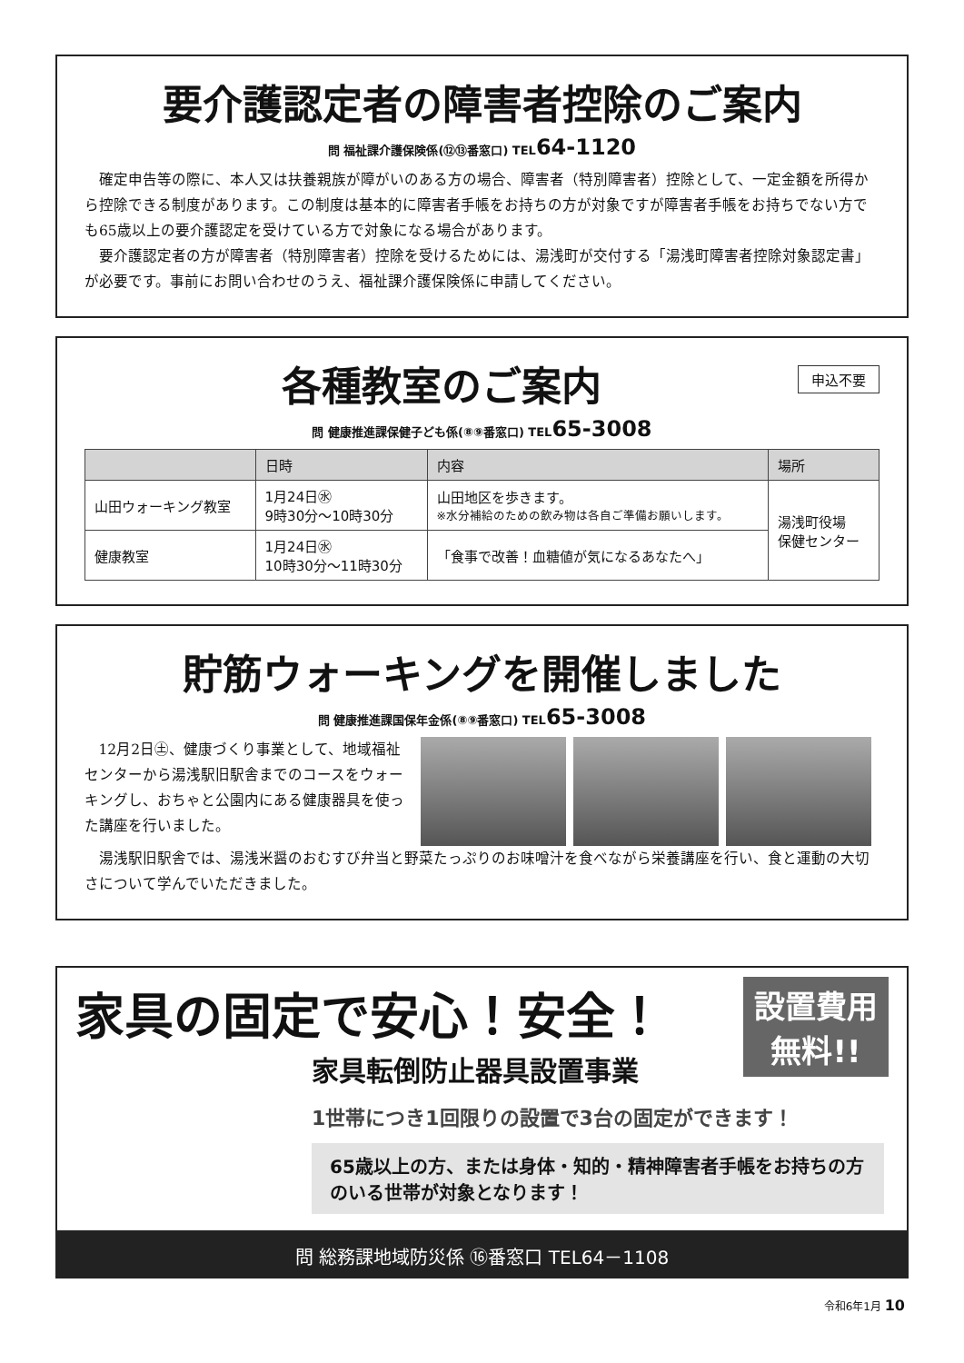要介護認定者の障害者控除のご案内
問 福祉課介護保険係(⑫⑬番窓口) TEL64-1120
確定申告等の際に、本人又は扶養親族が障がいのある方の場合、障害者（特別障害者）控除として、一定金額を所得から控除できる制度があります。この制度は基本的に障害者手帳をお持ちの方が対象ですが障害者手帳をお持ちでない方でも65歳以上の要介護認定を受けている方で対象になる場合があります。
要介護認定者の方が障害者（特別障害者）控除を受けるためには、湯浅町が交付する「湯浅町障害者控除対象認定書」が必要です。事前にお問い合わせのうえ、福祉課介護保険係に申請してください。
申込不要
各種教室のご案内
問 健康推進課保健子ども係(⑧⑨番窓口) TEL65-3008
| | 日時 | 内容 | 場所 |
| --- | --- | --- | --- |
| 山田ウォーキング教室 | 1月24日㊌ 9時30分～10時30分 | 山田地区を歩きます。 ※水分補給のための飲み物は各自ご準備お願いします。 | 湯浅町役場 保健センター |
| 健康教室 | 1月24日㊌ 10時30分～11時30分 | 「食事で改善！血糖値が気になるあなたへ」 | |
貯筋ウォーキングを開催しました
問 健康推進課国保年金係(⑧⑨番窓口) TEL65-3008
12月2日㊏、健康づくり事業として、地域福祉センターから湯浅駅旧駅舎までのコースをウォーキングし、おちゃと公園内にある健康器具を使った講座を行いました。
湯浅駅旧駅舎では、湯浅米醤のおむすび弁当と野菜たっぷりのお味噌汁を食べながら栄養講座を行い、食と運動の大切さについて学んでいただきました。
家具の固定で安心！安全！
家具転倒防止器具設置事業
設置費用
無料!!
1世帯につき1回限りの設置で3台の固定ができます！
65歳以上の方、または身体・知的・精神障害者手帳をお持ちの方のいる世帯が対象となります！
問 総務課地域防災係 ⑯番窓口 TEL64－1108
令和6年1月 10